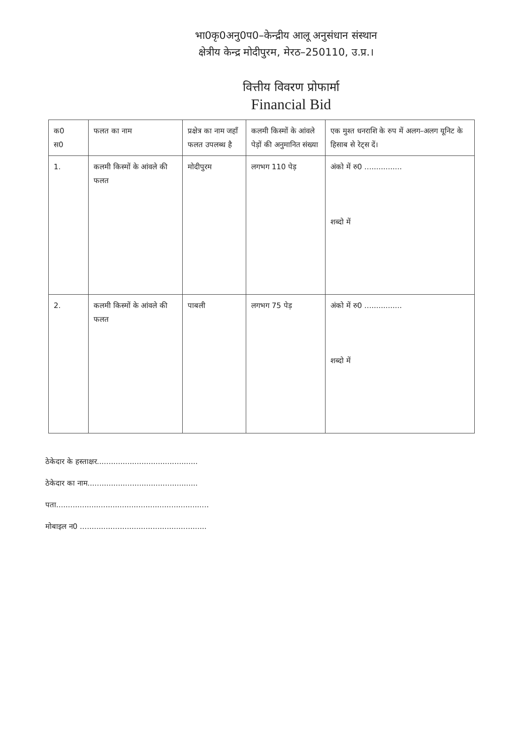भा0कृ0अनु0प0–केन्द्रीय आलू अनुसंधान संस्थान
क्षेत्रीय केन्द्र मोदीपुरम, मेरठ–250110, उ.प्र.।
वित्तीय विवरण प्रोफार्मा
Financial Bid
| क0 स0 | फलत का नाम | प्रक्षेत्र का नाम जहाँ फलत उपलब्ध है | कलमी किस्मों के आंवले पेड़ों की अनुमानित संख्या | एक मुश्त धनराशि के रुप में अलग–अलग यूनिट के हिसाब से रेट्स दें। |
| 1. | कलमी किस्मों के आंवले की फलत | मोदीपुरम | लगभग 110 पेड़ | अंको में रु0 ................ शब्दो में |
| 2. | कलमी किस्मों के आंवले की फलत | पाबली | लगभग 75 पेड़ | अंको में रु0 ................ शब्दो में |
ठेकेदार के हस्ताक्षर...........................................
ठेकेदार का नाम...............................................
पता.................................................................
मोबाइल न0 ......................................................